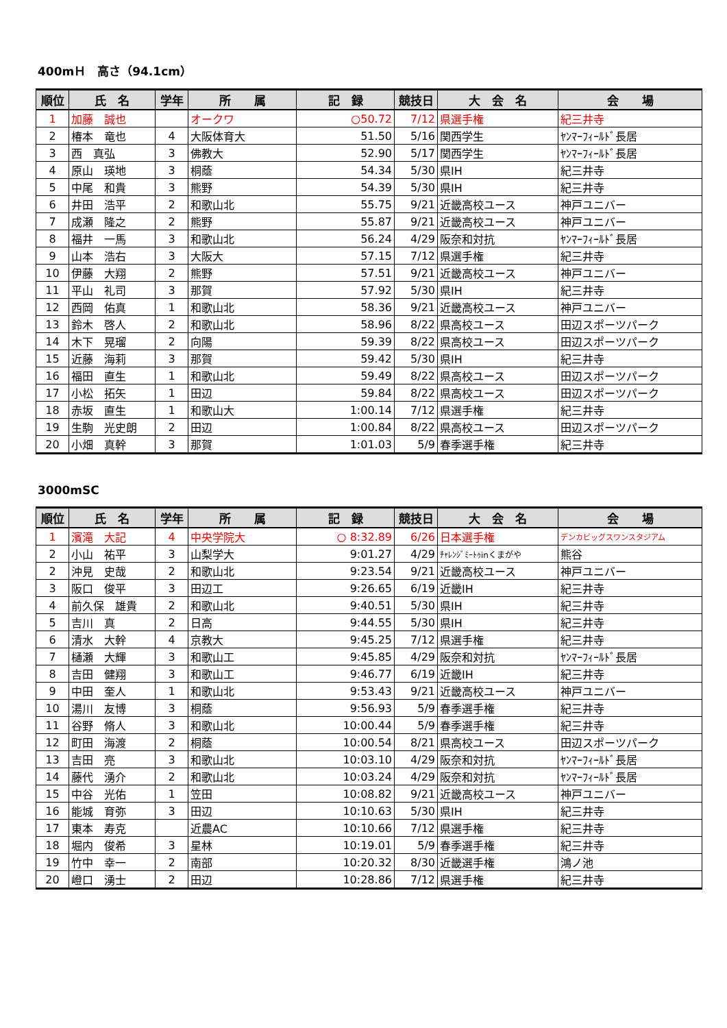400mＨ　高さ（94.1cm）
| 順位 | 氏 名 | 学年 | 所 属 | 記 録 | 競技日 | 大 会 名 | 会 場 |
| --- | --- | --- | --- | --- | --- | --- | --- |
| 1 | 加藤 誠也 | | オークワ | ○50.72 | 7/12 | 県選手権 | 紀三井寺 |
| 2 | 椿本 竜也 | 4 | 大阪体育大 | 51.50 | 5/16 | 関西学生 | ﾔﾝﾏｰﾌｨｰﾙﾄﾞ長居 |
| 3 | 西 真弘 | 3 | 佛教大 | 52.90 | 5/17 | 関西学生 | ﾔﾝﾏｰﾌｨｰﾙﾄﾞ長居 |
| 4 | 原山 瑛地 | 3 | 桐蔭 | 54.34 | 5/30 | 県IH | 紀三井寺 |
| 5 | 中尾 和貴 | 3 | 熊野 | 54.39 | 5/30 | 県IH | 紀三井寺 |
| 6 | 井田 浩平 | 2 | 和歌山北 | 55.75 | 9/21 | 近畿高校ユース | 神戸ユニバー |
| 7 | 成瀬 隆之 | 2 | 熊野 | 55.87 | 9/21 | 近畿高校ユース | 神戸ユニバー |
| 8 | 福井 一馬 | 3 | 和歌山北 | 56.24 | 4/29 | 阪奈和対抗 | ﾔﾝﾏｰﾌｨｰﾙﾄﾞ長居 |
| 9 | 山本 浩右 | 3 | 大阪大 | 57.15 | 7/12 | 県選手権 | 紀三井寺 |
| 10 | 伊藤 大翔 | 2 | 熊野 | 57.51 | 9/21 | 近畿高校ユース | 神戸ユニバー |
| 11 | 平山 礼司 | 3 | 那賀 | 57.92 | 5/30 | 県IH | 紀三井寺 |
| 12 | 西岡 佑真 | 1 | 和歌山北 | 58.36 | 9/21 | 近畿高校ユース | 神戸ユニバー |
| 13 | 鈴木 啓人 | 2 | 和歌山北 | 58.96 | 8/22 | 県高校ユース | 田辺スポーツパーク |
| 14 | 木下 晃瑠 | 2 | 向陽 | 59.39 | 8/22 | 県高校ユース | 田辺スポーツパーク |
| 15 | 近藤 海莉 | 3 | 那賀 | 59.42 | 5/30 | 県IH | 紀三井寺 |
| 16 | 福田 直生 | 1 | 和歌山北 | 59.49 | 8/22 | 県高校ユース | 田辺スポーツパーク |
| 17 | 小松 拓矢 | 1 | 田辺 | 59.84 | 8/22 | 県高校ユース | 田辺スポーツパーク |
| 18 | 赤坂 直生 | 1 | 和歌山大 | 1:00.14 | 7/12 | 県選手権 | 紀三井寺 |
| 19 | 生駒 光史朗 | 2 | 田辺 | 1:00.84 | 8/22 | 県高校ユース | 田辺スポーツパーク |
| 20 | 小畑 真幹 | 3 | 那賀 | 1:01.03 | 5/9 | 春季選手権 | 紀三井寺 |
3000mSC
| 順位 | 氏 名 | 学年 | 所 属 | 記 録 | 競技日 | 大 会 名 | 会 場 |
| --- | --- | --- | --- | --- | --- | --- | --- |
| 1 | 濱滝 大記 | 4 | 中央学院大 | ○ 8:32.89 | 6/26 | 日本選手権 | デンカビッグスワンスタジアム |
| 2 | 小山 祐平 | 3 | 山梨学大 | 9:01.27 | 4/29 | ﾁｬﾚﾝｼﾞﾐｰﾄｩinくまがや | 熊谷 |
| 2 | 沖見 史哉 | 2 | 和歌山北 | 9:23.54 | 9/21 | 近畿高校ユース | 神戸ユニバー |
| 3 | 阪口 俊平 | 3 | 田辺工 | 9:26.65 | 6/19 | 近畿IH | 紀三井寺 |
| 4 | 前久保 雄貴 | 2 | 和歌山北 | 9:40.51 | 5/30 | 県IH | 紀三井寺 |
| 5 | 吉川 真 | 2 | 日高 | 9:44.55 | 5/30 | 県IH | 紀三井寺 |
| 6 | 清水 大幹 | 4 | 京教大 | 9:45.25 | 7/12 | 県選手権 | 紀三井寺 |
| 7 | 樋瀬 大輝 | 3 | 和歌山工 | 9:45.85 | 4/29 | 阪奈和対抗 | ﾔﾝﾏｰﾌｨｰﾙﾄﾞ長居 |
| 8 | 吉田 健翔 | 3 | 和歌山工 | 9:46.77 | 6/19 | 近畿IH | 紀三井寺 |
| 9 | 中田 奎人 | 1 | 和歌山北 | 9:53.43 | 9/21 | 近畿高校ユース | 神戸ユニバー |
| 10 | 湯川 友博 | 3 | 桐蔭 | 9:56.93 | 5/9 | 春季選手権 | 紀三井寺 |
| 11 | 谷野 脩人 | 3 | 和歌山北 | 10:00.44 | 5/9 | 春季選手権 | 紀三井寺 |
| 12 | 町田 海渡 | 2 | 桐蔭 | 10:00.54 | 8/21 | 県高校ユース | 田辺スポーツパーク |
| 13 | 吉田 亮 | 3 | 和歌山北 | 10:03.10 | 4/29 | 阪奈和対抗 | ﾔﾝﾏｰﾌｨｰﾙﾄﾞ長居 |
| 14 | 藤代 湧介 | 2 | 和歌山北 | 10:03.24 | 4/29 | 阪奈和対抗 | ﾔﾝﾏｰﾌｨｰﾙﾄﾞ長居 |
| 15 | 中谷 光佑 | 1 | 笠田 | 10:08.82 | 9/21 | 近畿高校ユース | 神戸ユニバー |
| 16 | 能城 育弥 | 3 | 田辺 | 10:10.63 | 5/30 | 県IH | 紀三井寺 |
| 17 | 東本 寿克 | | 近農AC | 10:10.66 | 7/12 | 県選手権 | 紀三井寺 |
| 18 | 堀内 俊希 | 3 | 星林 | 10:19.01 | 5/9 | 春季選手権 | 紀三井寺 |
| 19 | 竹中 幸一 | 2 | 南部 | 10:20.32 | 8/30 | 近畿選手権 | 鴻ノ池 |
| 20 | 嶝口 湧士 | 2 | 田辺 | 10:28.86 | 7/12 | 県選手権 | 紀三井寺 |